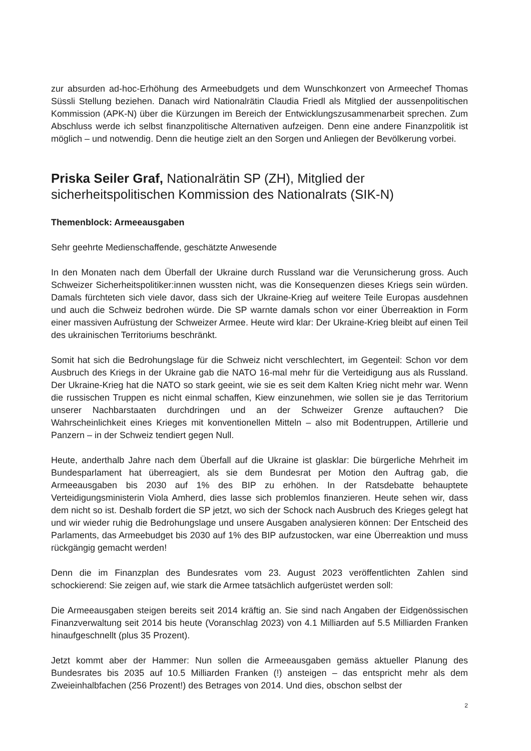zur absurden ad-hoc-Erhöhung des Armeebudgets und dem Wunschkonzert von Armeechef Thomas Süssli Stellung beziehen. Danach wird Nationalrätin Claudia Friedl als Mitglied der aussenpolitischen Kommission (APK-N) über die Kürzungen im Bereich der Entwicklungszusammenarbeit sprechen. Zum Abschluss werde ich selbst finanzpolitische Alternativen aufzeigen. Denn eine andere Finanzpolitik ist möglich – und notwendig. Denn die heutige zielt an den Sorgen und Anliegen der Bevölkerung vorbei.
Priska Seiler Graf, Nationalrätin SP (ZH), Mitglied der sicherheitspolitischen Kommission des Nationalrats (SIK-N)
Themenblock: Armeeausgaben
Sehr geehrte Medienschaffende, geschätzte Anwesende
In den Monaten nach dem Überfall der Ukraine durch Russland war die Verunsicherung gross. Auch Schweizer Sicherheitspolitiker:innen wussten nicht, was die Konsequenzen dieses Kriegs sein würden. Damals fürchteten sich viele davor, dass sich der Ukraine-Krieg auf weitere Teile Europas ausdehnen und auch die Schweiz bedrohen würde. Die SP warnte damals schon vor einer Überreaktion in Form einer massiven Aufrüstung der Schweizer Armee. Heute wird klar: Der Ukraine-Krieg bleibt auf einen Teil des ukrainischen Territoriums beschränkt.
Somit hat sich die Bedrohungslage für die Schweiz nicht verschlechtert, im Gegenteil: Schon vor dem Ausbruch des Kriegs in der Ukraine gab die NATO 16-mal mehr für die Verteidigung aus als Russland. Der Ukraine-Krieg hat die NATO so stark geeint, wie sie es seit dem Kalten Krieg nicht mehr war. Wenn die russischen Truppen es nicht einmal schaffen, Kiew einzunehmen, wie sollen sie je das Territorium unserer Nachbarstaaten durchdringen und an der Schweizer Grenze auftauchen? Die Wahrscheinlichkeit eines Krieges mit konventionellen Mitteln – also mit Bodentruppen, Artillerie und Panzern – in der Schweiz tendiert gegen Null.
Heute, anderthalb Jahre nach dem Überfall auf die Ukraine ist glasklar: Die bürgerliche Mehrheit im Bundesparlament hat überreagiert, als sie dem Bundesrat per Motion den Auftrag gab, die Armeeausgaben bis 2030 auf 1% des BIP zu erhöhen. In der Ratsdebatte behauptete Verteidigungsministerin Viola Amherd, dies lasse sich problemlos finanzieren. Heute sehen wir, dass dem nicht so ist. Deshalb fordert die SP jetzt, wo sich der Schock nach Ausbruch des Krieges gelegt hat und wir wieder ruhig die Bedrohungslage und unsere Ausgaben analysieren können: Der Entscheid des Parlaments, das Armeebudget bis 2030 auf 1% des BIP aufzustocken, war eine Überreaktion und muss rückgängig gemacht werden!
Denn die im Finanzplan des Bundesrates vom 23. August 2023 veröffentlichten Zahlen sind schockierend: Sie zeigen auf, wie stark die Armee tatsächlich aufgerüstet werden soll:
Die Armeeausgaben steigen bereits seit 2014 kräftig an. Sie sind nach Angaben der Eidgenössischen Finanzverwaltung seit 2014 bis heute (Voranschlag 2023) von 4.1 Milliarden auf 5.5 Milliarden Franken hinaufgeschnellt (plus 35 Prozent).
Jetzt kommt aber der Hammer: Nun sollen die Armeeausgaben gemäss aktueller Planung des Bundesrates bis 2035 auf 10.5 Milliarden Franken (!) ansteigen – das entspricht mehr als dem Zweieinhalbfachen (256 Prozent!) des Betrages von 2014. Und dies, obschon selbst der
2